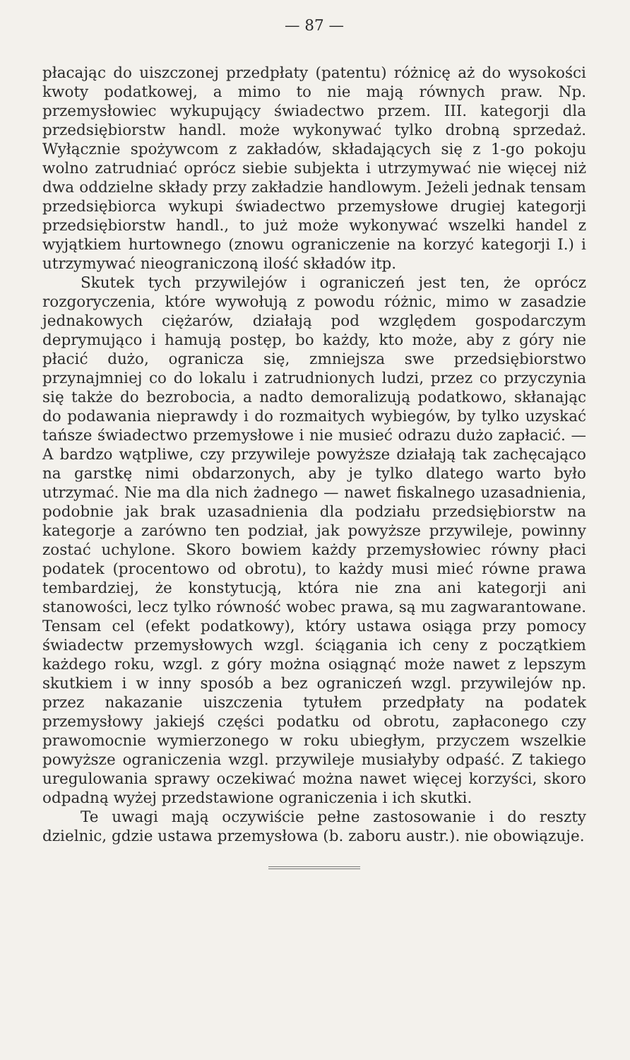— 87 —
płacając do uiszczonej przedpłaty (patentu) różnicę aż do wysokości kwoty podatkowej, a mimo to nie mają równych praw. Np. przemysłowiec wykupujący świadectwo przem. III. kategorji dla przedsiębiorstw handl. może wykonywać tylko drobną sprzedaż. Wyłącznie spożywcom z zakładów, składających się z 1-go pokoju wolno zatrudniać oprócz siebie subjekta i utrzymywać nie więcej niż dwa oddzielne składy przy zakładzie handlowym. Jeżeli jednak tensam przedsiębiorca wykupi świadectwo przemysłowe drugiej kategorji przedsiębiorstw handl., to już może wykonywać wszelki handel z wyjątkiem hurtownego (znowu ograniczenie na korzyć kategorji I.) i utrzymywać nieograniczoną ilość składów itp.
Skutek tych przywilejów i ograniczeń jest ten, że oprócz rozgoryczenia, które wywołują z powodu różnic, mimo w zasadzie jednakowych ciężarów, działają pod względem gospodarczym deprymująco i hamują postęp, bo każdy, kto może, aby z góry nie płacić dużo, ogranicza się, zmniejsza swe przedsiębiorstwo przynajmniej co do lokalu i zatrudnionych ludzi, przez co przyczynia się także do bezrobocia, a nadto demoralizują podatkowo, skłanając do podawania nieprawdy i do rozmaitych wybiegów, by tylko uzyskać tańsze świadectwo przemysłowe i nie musieć odrazu dużo zapłacić. — A bardzo wątpliwe, czy przywileje powyższe działają tak zachęcająco na garstkę nimi obdarzonych, aby je tylko dlatego warto było utrzymać. Nie ma dla nich żadnego — nawet fiskalnego uzasadnienia, podobnie jak brak uzasadnienia dla podziału przedsiębiorstw na kategorje a zarówno ten podział, jak powyższe przywileje, powinny zostać uchylone. Skoro bowiem każdy przemysłowiec równy płaci podatek (procentowo od obrotu), to każdy musi mieć równe prawa tembardziej, że konstytucją, która nie zna ani kategorji ani stanowości, lecz tylko równość wobec prawa, są mu zagwarantowane. Tensam cel (efekt podatkowy), który ustawa osiąga przy pomocy świadectw przemysłowych wzgl. ściągania ich ceny z początkiem każdego roku, wzgl. z góry można osiągnąć może nawet z lepszym skutkiem i w inny sposób a bez ograniczeń wzgl. przywilejów np. przez nakazanie uiszczenia tytułem przedpłaty na podatek przemysłowy jakiejś części podatku od obrotu, zapłaconego czy prawomocnie wymierzonego w roku ubiegłym, przyczem wszelkie powyższe ograniczenia wzgl. przywileje musiałyby odpaść. Z takiego uregulowania sprawy oczekiwać można nawet więcej korzyści, skoro odpadną wyżej przedstawione ograniczenia i ich skutki.
Te uwagi mają oczywiście pełne zastosowanie i do reszty dzielnic, gdzie ustawa przemysłowa (b. zaboru austr.). nie obowiązuje.